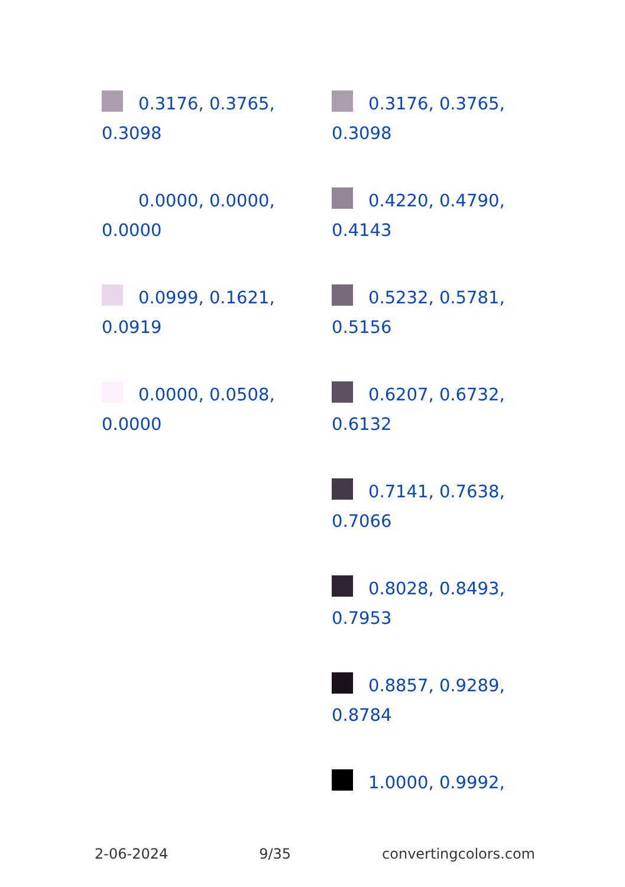0.3176, 0.3765, 0.3098
0.0000, 0.0000, 0.0000
0.0999, 0.1621, 0.0919
0.0000, 0.0508, 0.0000
0.3176, 0.3765, 0.3098
0.4220, 0.4790, 0.4143
0.5232, 0.5781, 0.5156
0.6207, 0.6732, 0.6132
0.7141, 0.7638, 0.7066
0.8028, 0.8493, 0.7953
0.8857, 0.9289, 0.8784
1.0000, 0.9992,
2-06-2024 9/35 convertingcolors.com